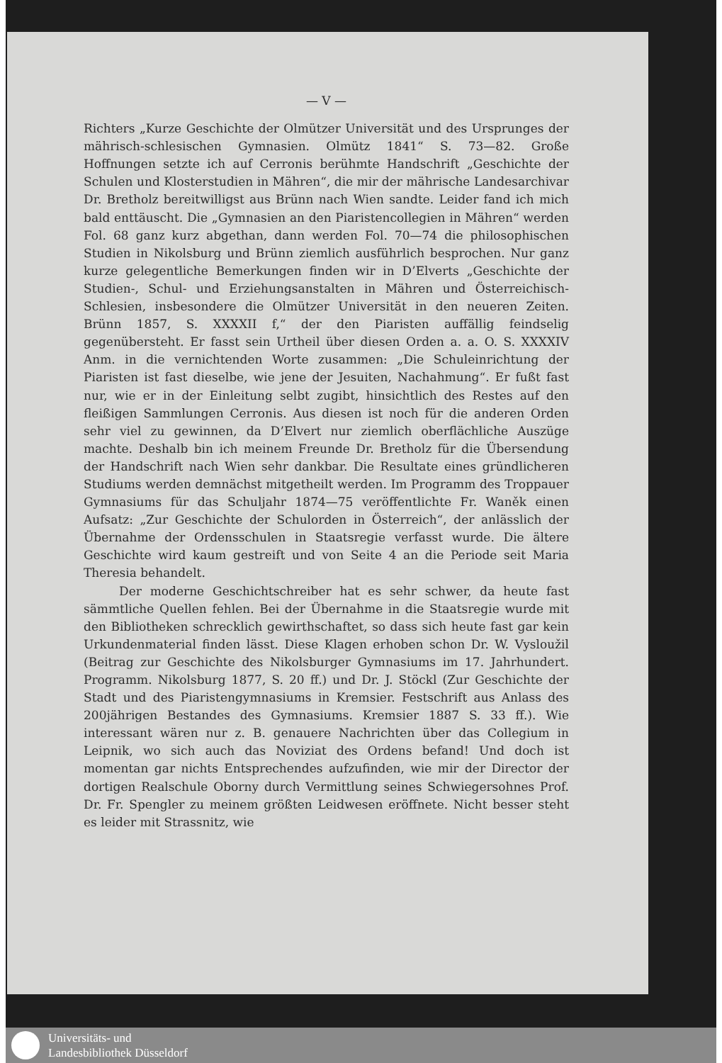— V —
Richters „Kurze Geschichte der Olmützer Universität und des Ursprunges der mährisch-schlesischen Gymnasien. Olmütz 1841“ S. 73—82. Große Hoffnungen setzte ich auf Cerronis berühmte Handschrift „Geschichte der Schulen und Klosterstudien in Mähren“, die mir der mährische Landesarchivar Dr. Bretholz bereitwilligst aus Brünn nach Wien sandte. Leider fand ich mich bald enttäuscht. Die „Gymnasien an den Piaristencollegien in Mähren“ werden Fol. 68 ganz kurz abgethan, dann werden Fol. 70—74 die philosophischen Studien in Nikolsburg und Brünn ziemlich ausführlich besprochen. Nur ganz kurze gelegentliche Bemerkungen finden wir in D’Elverts „Geschichte der Studien-, Schul- und Erziehungsanstalten in Mähren und Österreichisch-Schlesien, insbesondere die Olmützer Universität in den neueren Zeiten. Brünn 1857, S. XXXXII f,“ der den Piaristen auffällig feindselig gegenübersteht. Er fasst sein Urtheil über diesen Orden a. a. O. S. XXXXIV Anm. in die vernichtenden Worte zusammen: „Die Schuleinrichtung der Piaristen ist fast dieselbe, wie jene der Jesuiten, Nachahmung“. Er fußt fast nur, wie er in der Einleitung selbt zugibt, hinsichtlich des Restes auf den fleißigen Sammlungen Cerronis. Aus diesen ist noch für die anderen Orden sehr viel zu gewinnen, da D’Elvert nur ziemlich oberflächliche Auszüge machte. Deshalb bin ich meinem Freunde Dr. Bretholz für die Übersendung der Handschrift nach Wien sehr dankbar. Die Resultate eines gründlicheren Studiums werden demnächst mitgetheilt werden. Im Programm des Troppauer Gymnasiums für das Schuljahr 1874—75 veröffentlichte Fr. Waněk einen Aufsatz: „Zur Geschichte der Schulorden in Österreich“, der anlässlich der Übernahme der Ordensschulen in Staatsregie verfasst wurde. Die ältere Geschichte wird kaum gestreift und von Seite 4 an die Periode seit Maria Theresia behandelt.
Der moderne Geschichtschreiber hat es sehr schwer, da heute fast sämmtliche Quellen fehlen. Bei der Übernahme in die Staatsregie wurde mit den Bibliotheken schrecklich gewirthschaftet, so dass sich heute fast gar kein Urkundenmaterial finden lässt. Diese Klagen erhoben schon Dr. W. Vysloužil (Beitrag zur Geschichte des Nikolsburger Gymnasiums im 17. Jahrhundert. Programm. Nikolsburg 1877, S. 20 ff.) und Dr. J. Stöckl (Zur Geschichte der Stadt und des Piaristengymnasiums in Kremsier. Festschrift aus Anlass des 200jährigen Bestandes des Gymnasiums. Kremsier 1887 S. 33 ff.). Wie interessant wären nur z. B. genauere Nachrichten über das Collegium in Leipnik, wo sich auch das Noviziat des Ordens befand! Und doch ist momentan gar nichts Entsprechendes aufzufinden, wie mir der Director der dortigen Realschule Oborny durch Vermittlung seines Schwiegersohnes Prof. Dr. Fr. Spengler zu meinem größten Leidwesen eröffnete. Nicht besser steht es leider mit Strassnitz, wie
Universitäts- und
Landesbibliothek Düsseldorf